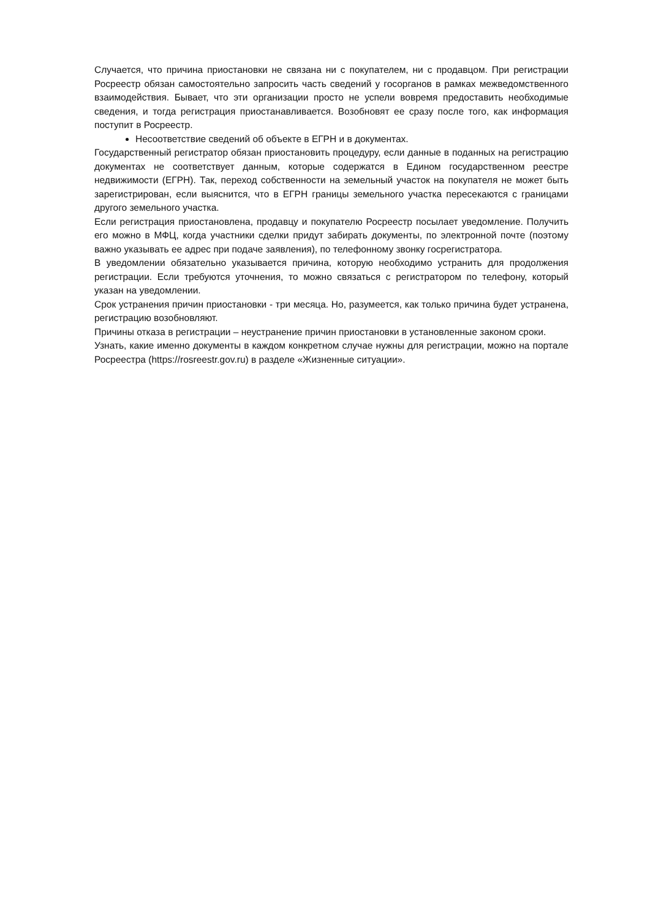Случается, что причина приостановки не связана ни с покупателем, ни с продавцом. При регистрации Росреестр обязан самостоятельно запросить часть сведений у госорганов в рамках межведомственного взаимодействия. Бывает, что эти организации просто не успели вовремя предоставить необходимые сведения, и тогда регистрация приостанавливается. Возобновят ее сразу после того, как информация поступит в Росреестр.
Несоответствие сведений об объекте в ЕГРН и в документах.
Государственный регистратор обязан приостановить процедуру, если данные в поданных на регистрацию документах не соответствует данным, которые содержатся в Едином государственном реестре недвижимости (ЕГРН). Так, переход собственности на земельный участок на покупателя не может быть зарегистрирован, если выяснится, что в ЕГРН границы земельного участка пересекаются с границами другого земельного участка.
Если регистрация приостановлена, продавцу и покупателю Росреестр посылает уведомление. Получить его можно в МФЦ, когда участники сделки придут забирать документы, по электронной почте (поэтому важно указывать ее адрес при подаче заявления), по телефонному звонку госрегистратора.
В уведомлении обязательно указывается причина, которую необходимо устранить для продолжения регистрации. Если требуются уточнения, то можно связаться с регистратором по телефону, который указан на уведомлении.
Срок устранения причин приостановки - три месяца. Но, разумеется, как только причина будет устранена, регистрацию возобновляют.
Причины отказа в регистрации – неустранение причин приостановки в установленные законом сроки.
Узнать, какие именно документы в каждом конкретном случае нужны для регистрации, можно на портале Росреестра (https://rosreestr.gov.ru) в разделе «Жизненные ситуации».